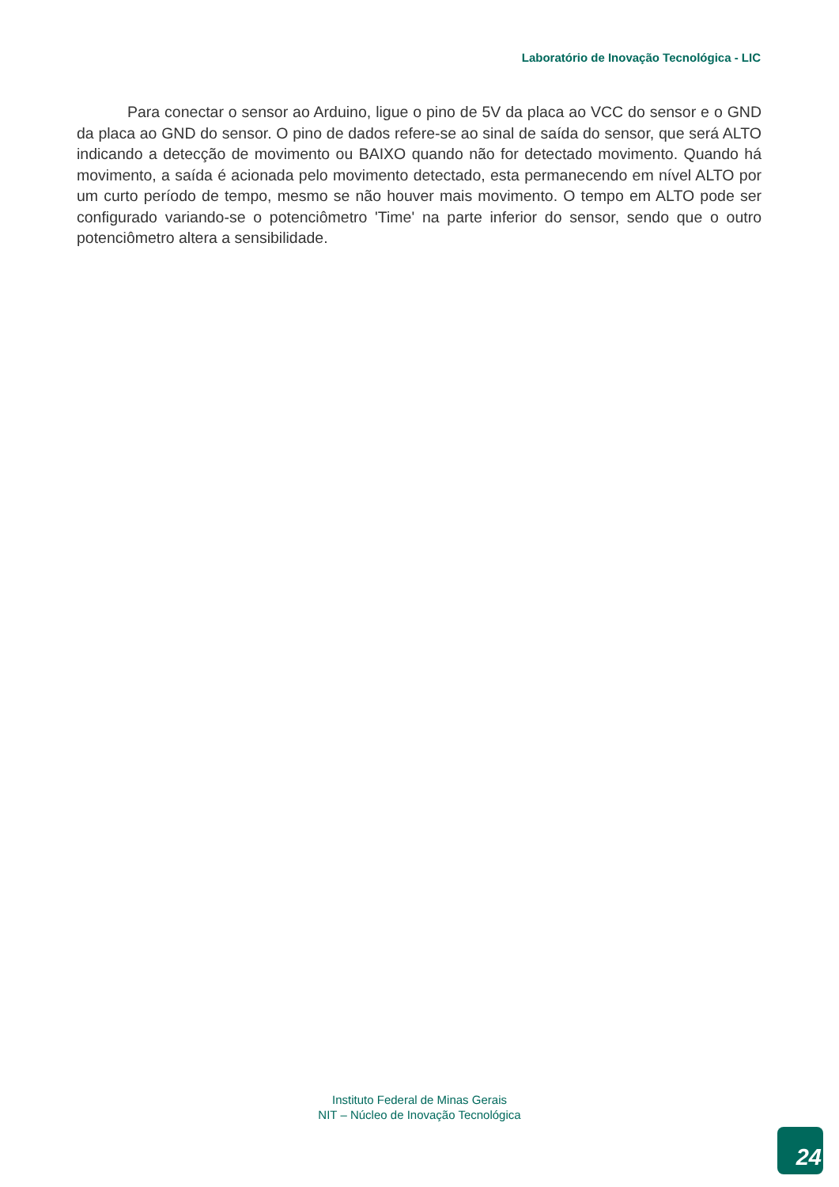Laboratório de Inovação Tecnológica - LIC
Para conectar o sensor ao Arduino, ligue o pino de 5V da placa ao VCC do sensor e o GND da placa ao GND do sensor. O pino de dados refere-se ao sinal de saída do sensor, que será ALTO indicando a detecção de movimento ou BAIXO quando não for detectado movimento. Quando há movimento, a saída é acionada pelo movimento detectado, esta permanecendo em nível ALTO por um curto período de tempo, mesmo se não houver mais movimento. O tempo em ALTO pode ser configurado variando-se o potenciômetro 'Time' na parte inferior do sensor, sendo que o outro potenciômetro altera a sensibilidade.
Instituto Federal de Minas Gerais
NIT – Núcleo de Inovação Tecnológica
24